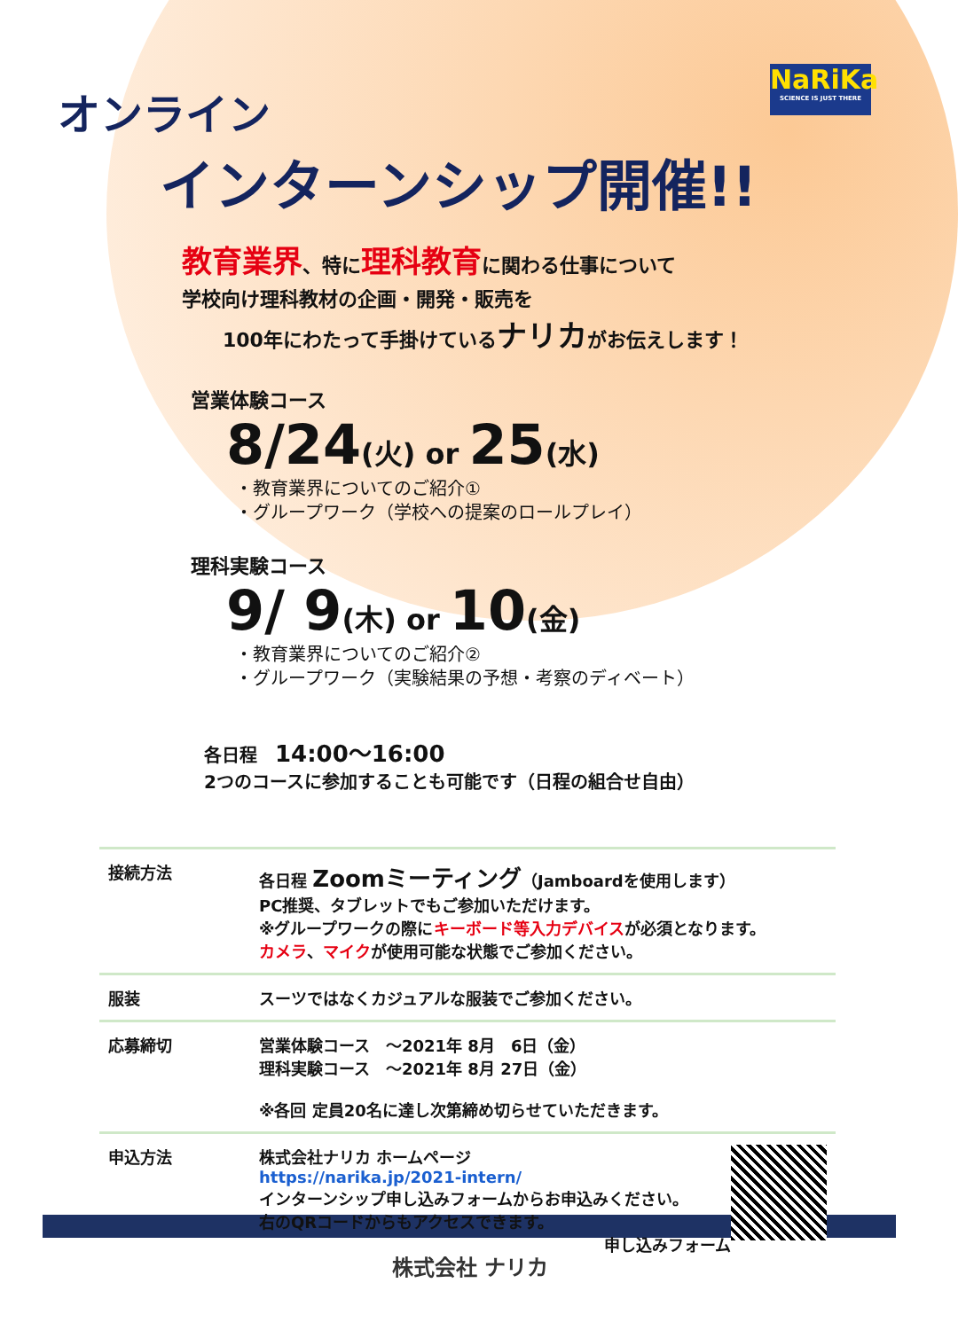NaRiKa
SCIENCE IS JUST THERE
オンライン
インターンシップ開催!!
教育業界、特に理科教育に関わる仕事について
学校向け理科教材の企画・開発・販売を
100年にわたって手掛けているナリカがお伝えします！
営業体験コース
8/24(火) or 25(水)
・教育業界についてのご紹介①
・グループワーク（学校への提案のロールプレイ）
理科実験コース
9/ 9(木) or 10(金)
・教育業界についてのご紹介②
・グループワーク（実験結果の予想・考察のディベート）
各日程　14:00～16:00
2つのコースに参加することも可能です（日程の組合せ自由）
| 接続方法 | 各日程 Zoomミーティング （Jamboardを使用します） PC推奨、タブレットでもご参加いただけます。 ※グループワークの際に キーボード等入力デバイス が必須となります。 カメラ 、 マイク が使用可能な状態でご参加ください。 |
| 服装 | スーツではなくカジュアルな服装でご参加ください。 |
| 応募締切 | 営業体験コース ～2021年 8月 6日（金） 理科実験コース ～2021年 8月 27日（金） ※各回 定員20名に達し次第締め切らせていただきます。 |
| 申込方法 | 株式会社ナリカ ホームページ https://narika.jp/2021-intern/ インターンシップ申し込みフォームからお申込みください。 右のQRコードからもアクセスできます。 申し込みフォーム |
株式会社 ナリカ